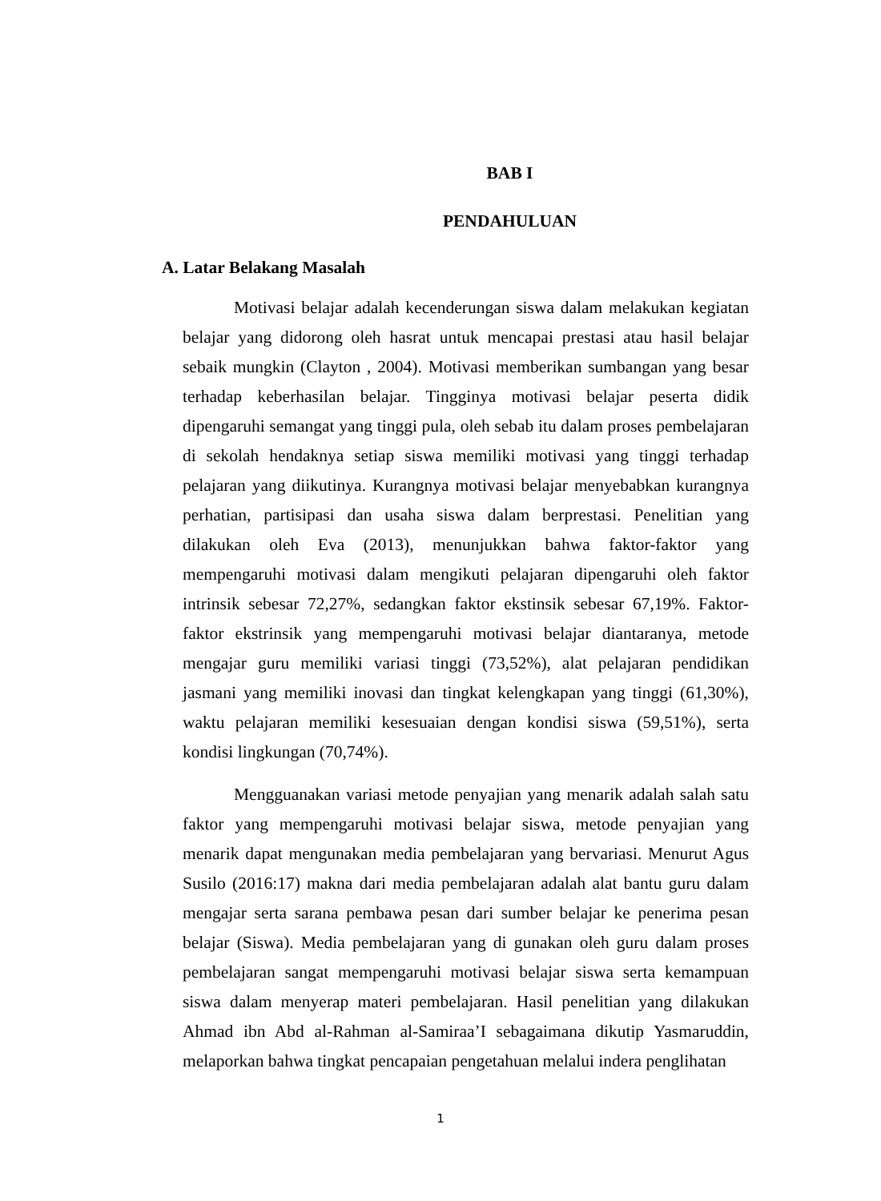BAB I
PENDAHULUAN
A. Latar Belakang Masalah
Motivasi belajar adalah kecenderungan siswa dalam melakukan kegiatan belajar yang didorong oleh hasrat untuk mencapai prestasi atau hasil belajar sebaik mungkin (Clayton , 2004). Motivasi memberikan sumbangan yang besar terhadap keberhasilan belajar. Tingginya motivasi belajar peserta didik dipengaruhi semangat yang tinggi pula, oleh sebab itu dalam proses pembelajaran di sekolah hendaknya setiap siswa memiliki motivasi yang tinggi terhadap pelajaran yang diikutinya. Kurangnya motivasi belajar menyebabkan kurangnya perhatian, partisipasi dan usaha siswa dalam berprestasi. Penelitian yang dilakukan oleh Eva (2013), menunjukkan bahwa faktor-faktor yang mempengaruhi motivasi dalam mengikuti pelajaran dipengaruhi oleh faktor intrinsik sebesar 72,27%, sedangkan faktor ekstinsik sebesar 67,19%. Faktor-faktor ekstrinsik yang mempengaruhi motivasi belajar diantaranya, metode mengajar guru memiliki variasi tinggi (73,52%), alat pelajaran pendidikan jasmani yang memiliki inovasi dan tingkat kelengkapan yang tinggi (61,30%), waktu pelajaran memiliki kesesuaian dengan kondisi siswa (59,51%), serta kondisi lingkungan (70,74%).
Mengguanakan variasi metode penyajian yang menarik adalah salah satu faktor yang mempengaruhi motivasi belajar siswa, metode penyajian yang menarik dapat mengunakan media pembelajaran yang bervariasi. Menurut Agus Susilo (2016:17) makna dari media pembelajaran adalah alat bantu guru dalam mengajar serta sarana pembawa pesan dari sumber belajar ke penerima pesan belajar (Siswa). Media pembelajaran yang di gunakan oleh guru dalam proses pembelajaran sangat mempengaruhi motivasi belajar siswa serta kemampuan siswa dalam menyerap materi pembelajaran. Hasil penelitian yang dilakukan Ahmad ibn Abd al-Rahman al-Samiraa’I sebagaimana dikutip Yasmaruddin, melaporkan bahwa tingkat pencapaian pengetahuan melalui indera penglihatan
1